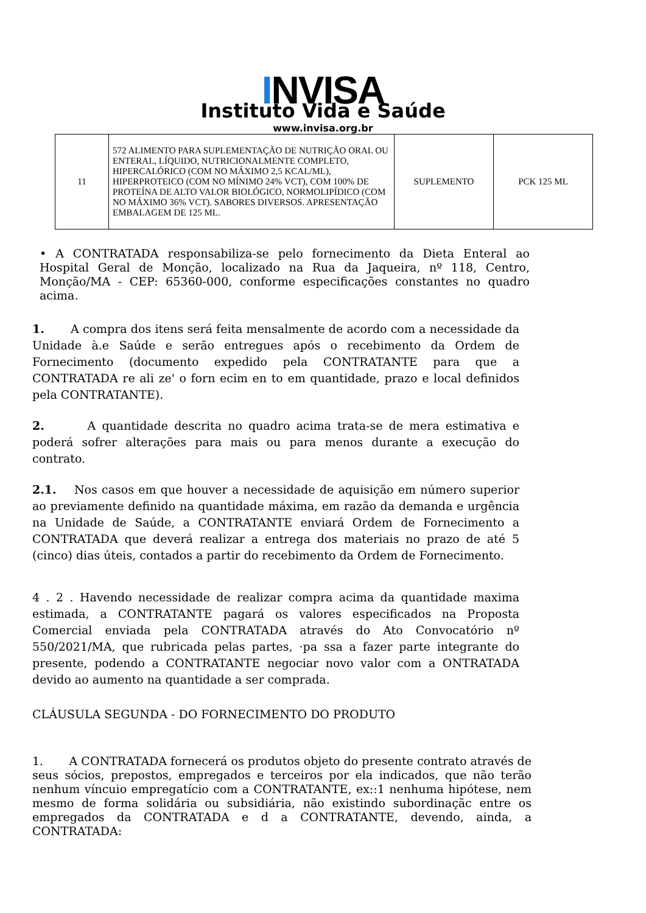INVISA
Instituto Vida e Saúde
www.invisa.org.br
| 11 | 572 ALIMENTO PARA SUPLEMENTAÇÃO DE NUTRIÇÃO ORAL OU ENTERAL, LÍQUIDO, NUTRICIONALMENTE COMPLETO, HIPERCALÓRICO (COM NO MÁXIMO 2,5 KCAL/ML), HIPERPROTEICO (COM NO MÍNIMO 24% VCT), COM 100% DE PROTEÍNA DE ALTO VALOR BIOLÓGICO, NORMOLIPÍDICO (COM NO MÁXIMO 36% VCT). SABORES DIVERSOS. APRESENTAÇÃO EMBALAGEM DE 125 ML. | SUPLEMENTO | PCK 125 ML |
• A CONTRATADA responsabiliza-se pelo fornecimento da Dieta Enteral ao Hospital Geral de Monção, localizado na Rua da Jaqueira, nº 118, Centro, Monção/MA - CEP: 65360-000, conforme especificações constantes no quadro acima.
1. A compra dos itens será feita mensalmente de acordo com a necessidade da Unidade à.e Saúde e serão entregues após o recebimento da Ordem de Fornecimento (documento expedido pela CONTRATANTE para que a CONTRATADA re ali ze' o forn ecim en to em quantidade, prazo e local definidos pela CONTRATANTE).
2. A quantidade descrita no quadro acima trata-se de mera estimativa e poderá sofrer alterações para mais ou para menos durante a execução do contrato.
2.1. Nos casos em que houver a necessidade de aquisição em número superior ao previamente definido na quantidade máxima, em razão da demanda e urgência na Unidade de Saúde, a CONTRATANTE enviará Ordem de Fornecimento a CONTRATADA que deverá realizar a entrega dos materiais no prazo de até 5 (cinco) dias úteis, contados a partir do recebimento da Ordem de Fornecimento.
4 . 2 . Havendo necessidade de realizar compra acima da quantidade maxima estimada, a CONTRATANTE pagará os valores especificados na Proposta Comercial enviada pela CONTRATADA através do Ato Convocatório nº 550/2021/MA, que rubricada pelas partes, ·pa ssa a fazer parte integrante do presente, podendo a CONTRATANTE negociar novo valor com a ONTRATADA devido ao aumento na quantidade a ser comprada.
CLÁUSULA SEGUNDA - DO FORNECIMENTO DO PRODUTO
1. A CONTRATADA fornecerá os produtos objeto do presente contrato através de seus sócios, prepostos, empregados e terceiros por ela indicados, que não terão nenhum víncuio empregatício com a CONTRATANTE, ex::1 nenhuma hipótese, nem mesmo de forma solidária ou subsidiária, não existindo subordinaçãc entre os empregados da CONTRATADA e d a CONTRATANTE, devendo, ainda, a CONTRATADA: